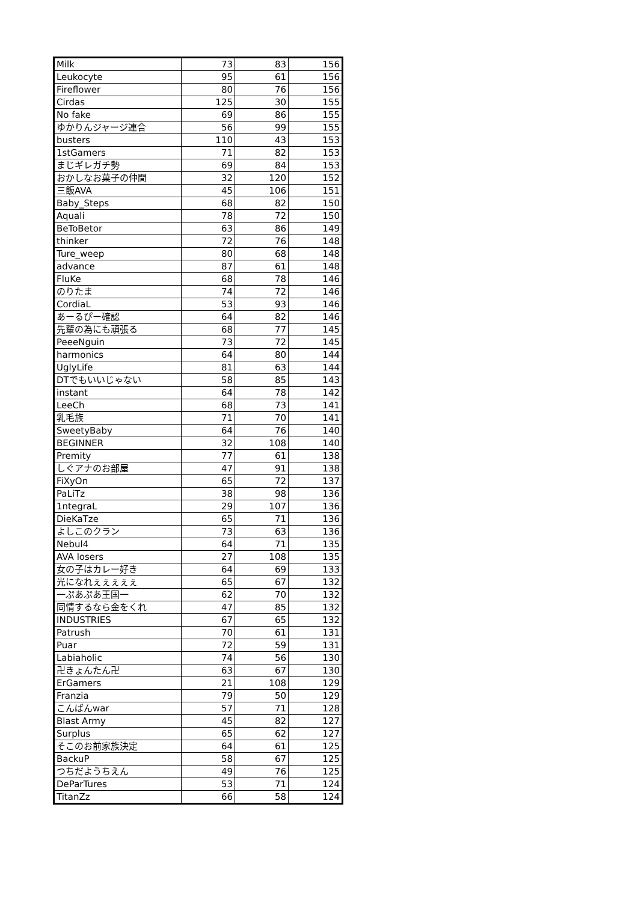| Milk | 73 | 83 | 156 |
| Leukocyte | 95 | 61 | 156 |
| Fireflower | 80 | 76 | 156 |
| Cirdas | 125 | 30 | 155 |
| No fake | 69 | 86 | 155 |
| ゆかりんジャージ連合 | 56 | 99 | 155 |
| busters | 110 | 43 | 153 |
| 1stGamers | 71 | 82 | 153 |
| まじギレガチ勢 | 69 | 84 | 153 |
| おかしなお菓子の仲間 | 32 | 120 | 152 |
| 三飯AVA | 45 | 106 | 151 |
| Baby_Steps | 68 | 82 | 150 |
| Aquali | 78 | 72 | 150 |
| BeToBetor | 63 | 86 | 149 |
| thinker | 72 | 76 | 148 |
| Ture_weep | 80 | 68 | 148 |
| advance | 87 | 61 | 148 |
| FluKe | 68 | 78 | 146 |
| のりたま | 74 | 72 | 146 |
| CordiaL | 53 | 93 | 146 |
| あーるぴー確認 | 64 | 82 | 146 |
| 先輩の為にも頑張る | 68 | 77 | 145 |
| PeeeNguin | 73 | 72 | 145 |
| harmonics | 64 | 80 | 144 |
| UglyLife | 81 | 63 | 144 |
| DTでもいいじゃない | 58 | 85 | 143 |
| instant | 64 | 78 | 142 |
| LeeCh | 68 | 73 | 141 |
| 乳毛族 | 71 | 70 | 141 |
| SweetyBaby | 64 | 76 | 140 |
| BEGINNER | 32 | 108 | 140 |
| Premity | 77 | 61 | 138 |
| しぐアナのお部屋 | 47 | 91 | 138 |
| FiXyOn | 65 | 72 | 137 |
| PaLiTz | 38 | 98 | 136 |
| 1ntegraL | 29 | 107 | 136 |
| DieKaTze | 65 | 71 | 136 |
| よしこのクラン | 73 | 63 | 136 |
| Nebul4 | 64 | 71 | 135 |
| AVA losers | 27 | 108 | 135 |
| 女の子はカレー好き | 64 | 69 | 133 |
| 光になれぇぇぇぇぇ | 65 | 67 | 132 |
| 一ぷあぷあ王国一 | 62 | 70 | 132 |
| 同情するなら金をくれ | 47 | 85 | 132 |
| INDUSTRIES | 67 | 65 | 132 |
| Patrush | 70 | 61 | 131 |
| Puar | 72 | 59 | 131 |
| Labiaholic | 74 | 56 | 130 |
| 卍きょんたん卍 | 63 | 67 | 130 |
| ErGamers | 21 | 108 | 129 |
| Franzia | 79 | 50 | 129 |
| こんばんwar | 57 | 71 | 128 |
| Blast Army | 45 | 82 | 127 |
| Surplus | 65 | 62 | 127 |
| そこのお前家族決定 | 64 | 61 | 125 |
| BackuP | 58 | 67 | 125 |
| つちだようちえん | 49 | 76 | 125 |
| DeParTures | 53 | 71 | 124 |
| TitanZz | 66 | 58 | 124 |